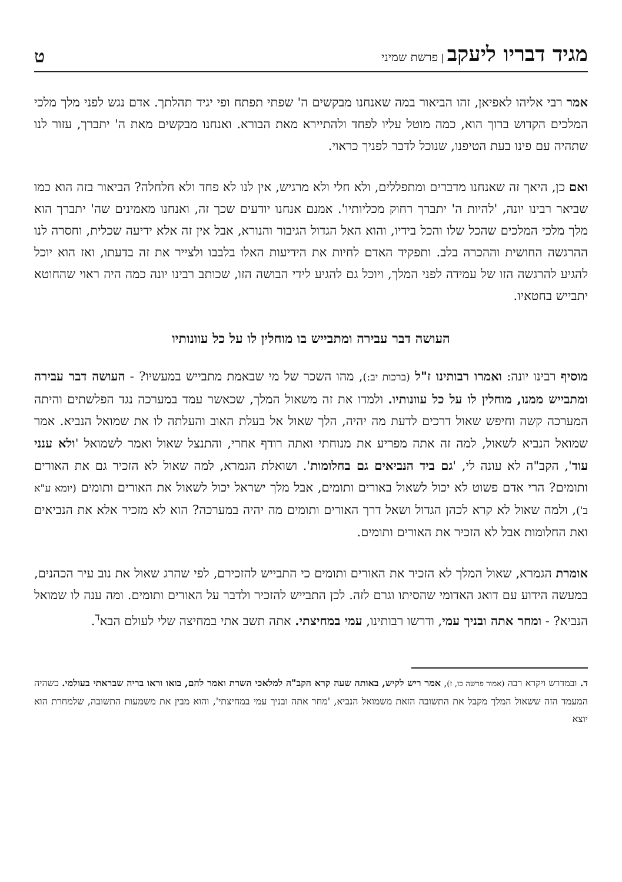מגיד דבריו ליעקב | פרשת שמיני
ט
אמר רבי אליהו לאפיאן, זהו הביאור במה שאנחנו מבקשים ה' שפתי תפתח ופי יגיד תהלתך. אדם נגש לפני מלך מלכי המלכים הקדוש ברוך הוא, כמה מוטל עליו לפחד ולהתיירא מאת הבורא. ואנחנו מבקשים מאת ה' יתברך, עזור לנו שתהיה עם פינו בעת הטיפנו, שנוכל לדבר לפניך כראוי.
ואם כן, היאך זה שאנחנו מדברים ומתפללים, ולא חלי ולא מרגיש, אין לנו לא פחד ולא חלחלה? הביאור בזה הוא כמו שביאר רבינו יונה, 'להיות ה' יתברך רחוק מכליותיו'. אמנם אנחנו יודעים שכך זה, ואנחנו מאמינים שה' יתברך הוא מלך מלכי המלכים שהכל שלו והכל בידיו, והוא האל הגדול הגיבור והנורא, אבל אין זה אלא ידיעה שכלית, וחסרה לנו ההרגשה החושית וההכרה בלב. ותפקיד האדם לחיות את הידיעות האלו בלבבו ולצייר את זה בדעתו, ואז הוא יוכל להגיע להרגשה הזו של עמידה לפני המלך, ויוכל גם להגיע לידי הבושה הזו, שכותב רבינו יונה כמה היה ראוי שהחוטא יתבייש בחטאיו.
העושה דבר עבירה ומתבייש בו מוחלין לו על כל עוונותיו
מוסיף רבינו יונה: ואמרו רבותינו ז"ל (ברכות יב:), מהו השכר של מי שבאמת מתבייש במעשיו? - העושה דבר עבירה ומתבייש ממנו, מוחלין לו על כל עוונותיו. ולמדו את זה משאול המלך, שכאשר עמד במערכה נגד הפלשתים והיתה המערכה קשה וחיפש שאול דרכים לדעת מה יהיה, הלך שאול אל בעלת האוב והעלתה לו את שמואל הנביא. אמר שמואל הנביא לשאול, למה זה אתה מפריע את מנוחתי ואתה רודף אחרי, והתנצל שאול ואמר לשמואל 'ולא ענני עוד', הקב"ה לא עונה לי, 'גם ביד הנביאים גם בחלומות'. ושואלת הגמרא, למה שאול לא הזכיר גם את האורים ותומים? הרי אדם פשוט לא יכול לשאול באורים ותומים, אבל מלך ישראל יכול לשאול את האורים ותומים (יומא ע"א ב'), ולמה שאול לא קרא לכהן הגדול ושאל דרך האורים ותומים מה יהיה במערכה? הוא לא מזכיר אלא את הנביאים ואת החלומות אבל לא הזכיר את האורים ותומים.
אומרת הגמרא, שאול המלך לא הזכיר את האורים ותומים כי התבייש להזכירם, לפי שהרג שאול את נוב עיר הכהנים, במעשה הידוע עם דואג האדומי שהסיתו וגרם לזה. לכן התבייש להזכיר ולדבר על האורים ותומים. ומה ענה לו שמואל הנביא? - ומחר אתה ובניך עמי, ודרשו רבותינו, עמי במחיצתי. אתה תשב אתי במחיצה שלי לעולם הבא<sup>ד</sup>.
ד. ובמדרש ויקרא רבה (אמור פרשה כו, ז), אמר ריש לקיש, באותה שעה קרא הקב"ה למלאכי השרת ואמר להם, בואו וראו בריה שבראתי בעולמי. כשהיה המעמד הזה ששאול המלך מקבל את התשובה הזאת משמואל הנביא, 'מחר אתה ובניך עמי במחיצתי', והוא מבין את משמעות התשובה, שלמחרת הוא יוצא